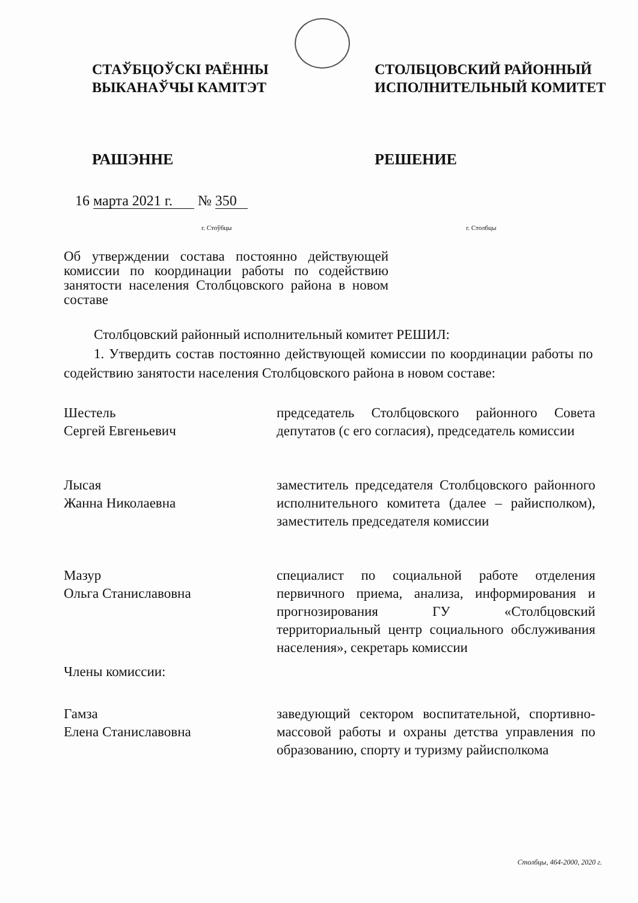СТАЎБЦОЎСКІ РАЁННЫ
ВЫКАНАЎЧЫ КАМІТЭТ
СТОЛБЦОВСКИЙ РАЙОННЫЙ
ИСПОЛНИТЕЛЬНЫЙ КОМИТЕТ
РАШЭННЕ РЕШЕНИЕ
16 марта 2021 г. № 350
г. Стоўбцы г. Столбцы
Об утверждении состава постоянно действующей комиссии по координации работы по содействию занятости населения Столбцовского района в новом составе
Столбцовский районный исполнительный комитет РЕШИЛ:
1. Утвердить состав постоянно действующей комиссии по координации работы по содействию занятости населения Столбцовского района в новом составе:
Шестель
Сергей Евгеньевич
председатель Столбцовского районного Совета депутатов (с его согласия), председатель комиссии
Лысая
Жанна Николаевна
заместитель председателя Столбцовского районного исполнительного комитета (далее – райисполком), заместитель председателя комиссии
Мазур
Ольга Станиславовна
специалист по социальной работе отделения первичного приема, анализа, информирования и прогнозирования ГУ «Столбцовский территориальный центр социального обслуживания населения», секретарь комиссии
Члены комиссии:
Гамза
Елена Станиславовна
заведующий сектором воспитательной, спортивно-массовой работы и охраны детства управления по образованию, спорту и туризму райисполкома
Столбцы, 464-2000, 2020 г.